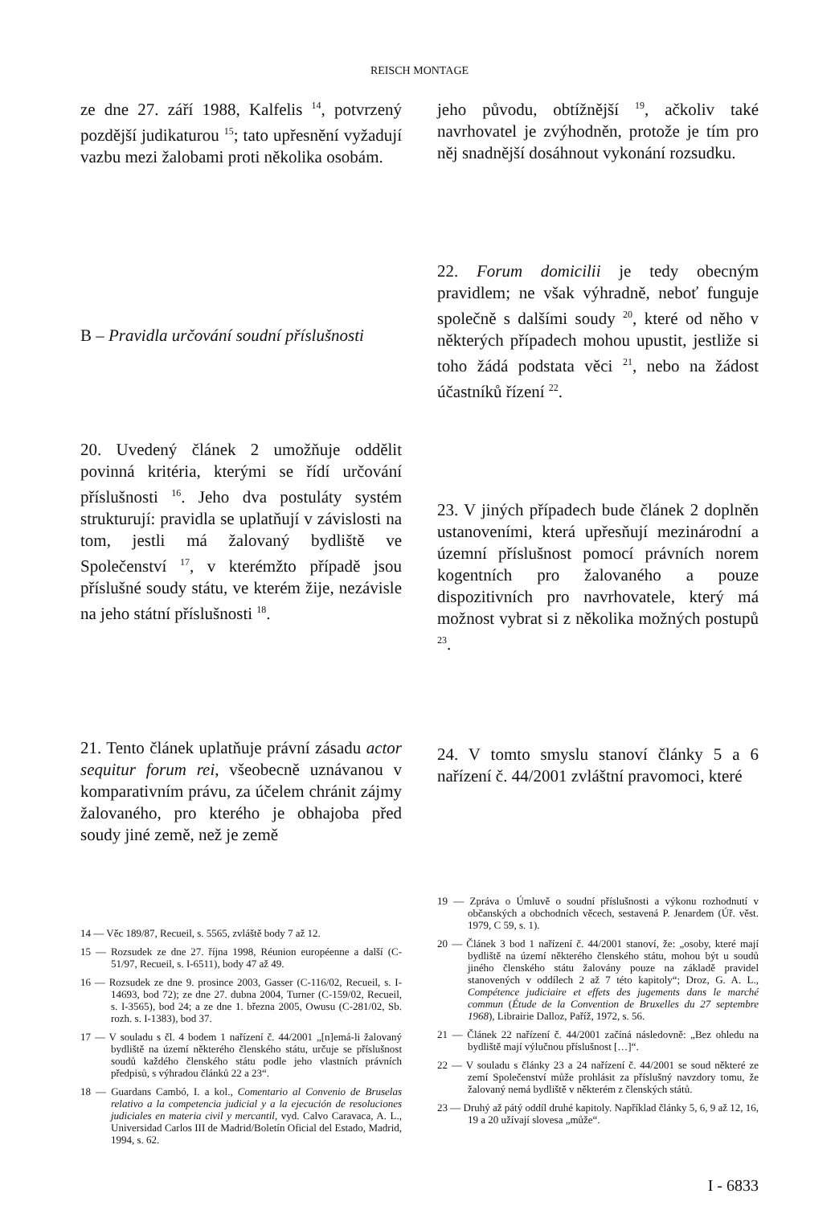REISCH MONTAGE
ze dne 27. září 1988, Kalfelis <sup>14</sup>, potvrzený pozdější judikaturou <sup>15</sup>; tato upřesnění vyžadují vazbu mezi žalobami proti několika osobám.
B – Pravidla určování soudní příslušnosti
20. Uvedený článek 2 umožňuje oddělit povinná kritéria, kterými se řídí určování příslušnosti <sup>16</sup>. Jeho dva postuláty systém strukturují: pravidla se uplatňují v závislosti na tom, jestli má žalovaný bydliště ve Společenství <sup>17</sup>, v kterémžto případě jsou příslušné soudy státu, ve kterém žije, nezávisle na jeho státní příslušnosti <sup>18</sup>.
21. Tento článek uplatňuje právní zásadu actor sequitur forum rei, všeobecně uznávanou v komparativním právu, za účelem chránit zájmy žalovaného, pro kterého je obhajoba před soudy jiné země, než je země
jeho původu, obtížnější <sup>19</sup>, ačkoliv také navrhovatel je zvýhodněn, protože je tím pro něj snadnější dosáhnout vykonání rozsudku.
22. Forum domicilii je tedy obecným pravidlem; ne však výhradně, neboť funguje společně s dalšími soudy <sup>20</sup>, které od něho v některých případech mohou upustit, jestliže si toho žádá podstata věci <sup>21</sup>, nebo na žádost účastníků řízení <sup>22</sup>.
23. V jiných případech bude článek 2 doplněn ustanoveními, která upřesňují mezinárodní a územní příslušnost pomocí právních norem kogentních pro žalovaného a pouze dispozitivních pro navrhovatele, který má možnost vybrat si z několika možných postupů <sup>23</sup>.
24. V tomto smyslu stanoví články 5 a 6 nařízení č. 44/2001 zvláštní pravomoci, které
14 — Věc 189/87, Recueil, s. 5565, zvláště body 7 až 12.
15 — Rozsudek ze dne 27. října 1998, Réunion européenne a další (C-51/97, Recueil, s. I-6511), body 47 až 49.
16 — Rozsudek ze dne 9. prosince 2003, Gasser (C-116/02, Recueil, s. I-14693, bod 72); ze dne 27. dubna 2004, Turner (C-159/02, Recueil, s. I-3565), bod 24; a ze dne 1. března 2005, Owusu (C-281/02, Sb. rozh. s. I-1383), bod 37.
17 — V souladu s čl. 4 bodem 1 nařízení č. 44/2001 „[n]emá-li žalovaný bydliště na území některého členského státu, určuje se příslušnost soudů každého členského státu podle jeho vlastních právních předpisů, s výhradou článků 22 a 23“.
18 — Guardans Cambó, I. a kol., Comentario al Convenio de Bruselas relativo a la competencia judicial y a la ejecución de resoluciones judiciales en materia civil y mercantil, vyd. Calvo Caravaca, A. L., Universidad Carlos III de Madrid/Boletín Oficial del Estado, Madrid, 1994, s. 62.
19 — Zpráva o Úmluvě o soudní příslušnosti a výkonu rozhodnutí v občanských a obchodních věcech, sestavená P. Jenardem (Úř. věst. 1979, C 59, s. 1).
20 — Článek 3 bod 1 nařízení č. 44/2001 stanoví, že: „osoby, které mají bydliště na území některého členského státu, mohou být u soudů jiného členského státu žalovány pouze na základě pravidel stanovených v oddílech 2 až 7 této kapitoly“; Droz, G. A. L., Compétence judiciaire et effets des jugements dans le marché commun (Étude de la Convention de Bruxelles du 27 septembre 1968), Librairie Dalloz, Paříž, 1972, s. 56.
21 — Článek 22 nařízení č. 44/2001 začíná následovně: „Bez ohledu na bydliště mají výlučnou příslušnost […]“.
22 — V souladu s články 23 a 24 nařízení č. 44/2001 se soud některé ze zemí Společenství může prohlásit za příslušný navzdory tomu, že žalovaný nemá bydliště v některém z členských států.
23 — Druhý až pátý oddíl druhé kapitoly. Například články 5, 6, 9 až 12, 16, 19 a 20 užívají slovesa „může“.
I - 6833